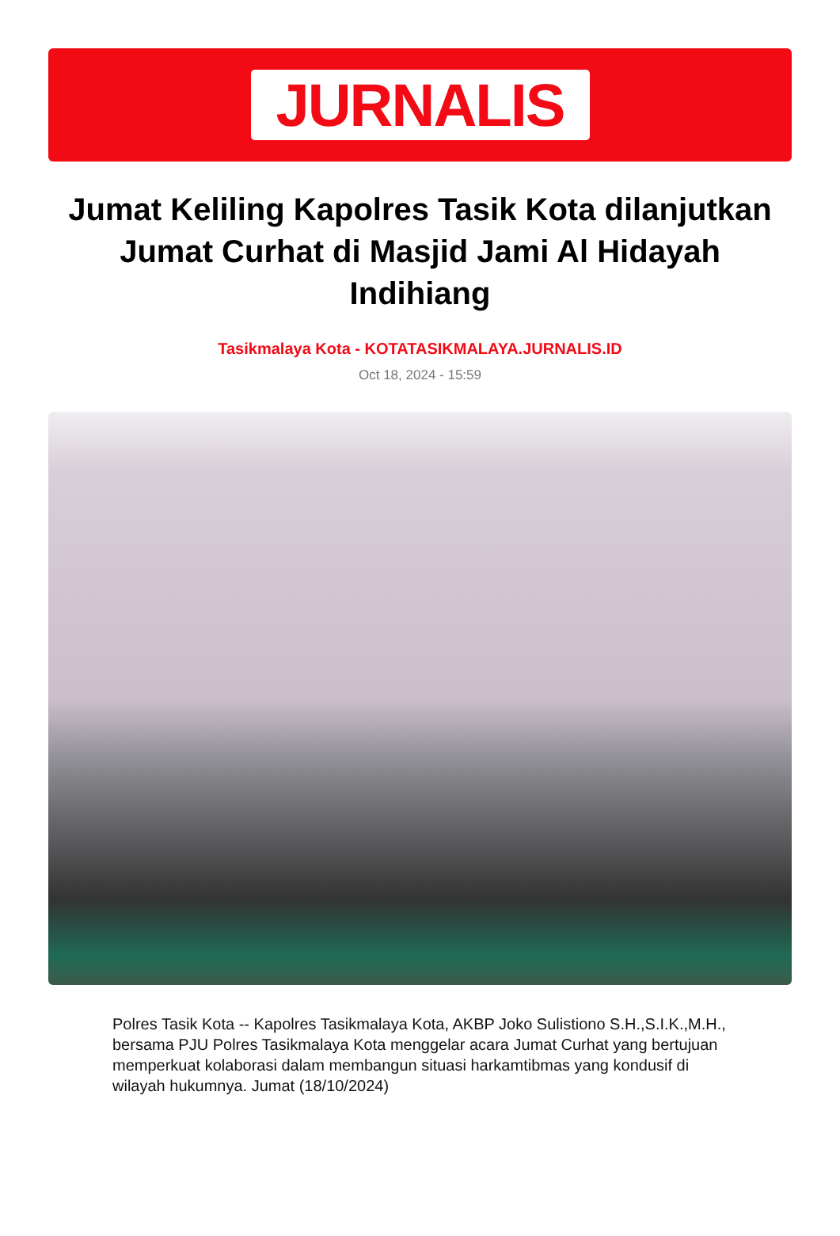JURNALIS
Jumat Keliling Kapolres Tasik Kota dilanjutkan Jumat Curhat di Masjid Jami Al Hidayah Indihiang
Tasikmalaya Kota - KOTATASIKMALAYA.JURNALIS.ID
Oct 18, 2024 - 15:59
Polres Tasik Kota -- Kapolres Tasikmalaya Kota, AKBP Joko Sulistiono S.H.,S.I.K.,M.H., bersama PJU Polres Tasikmalaya Kota menggelar acara Jumat Curhat yang bertujuan memperkuat kolaborasi dalam membangun situasi harkamtibmas yang kondusif di wilayah hukumnya. Jumat (18/10/2024)